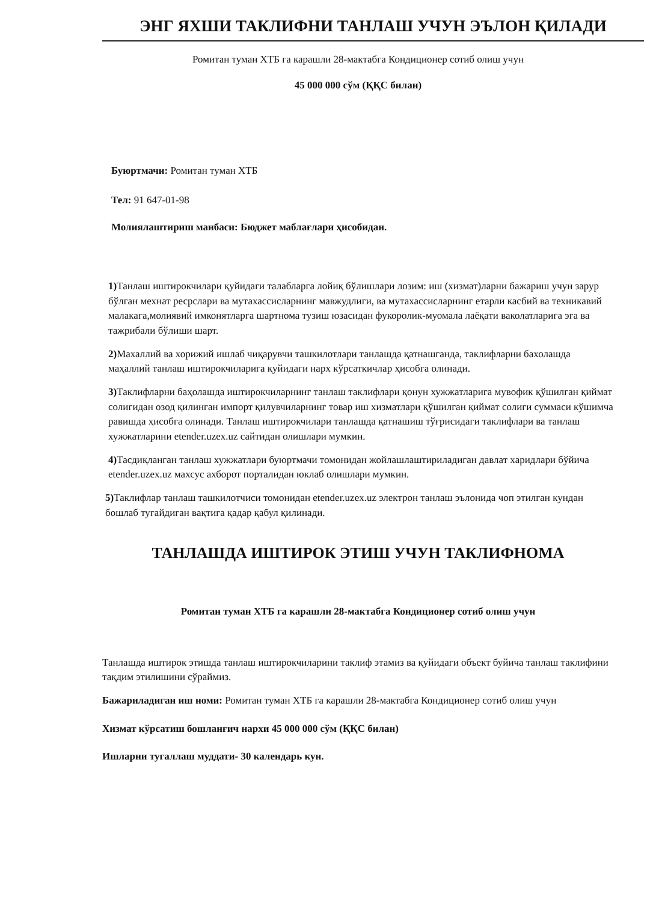ЭНГ ЯХШИ ТАКЛИФНИ ТАНЛАШ УЧУН ЭЪЛОН ҚИЛАДИ
Ромитан туман ХТБ га карашли 28-мактабга Кондиционер сотиб олиш учун
45 000 000 сўм (ҚҚС билан)
Буюртмачи: Ромитан туман ХТБ
Тел: 91 647-01-98
Молиялаштириш манбаси: Бюджет маблағлари ҳисобидан.
1) Танлаш иштирокчилари қуйидаги талабларга лойиқ бўлишлари лозим: иш (хизмат)ларни бажариш учун зарур бўлган мехнат ресрслари ва мутахассисларнинг мавжудлиги, ва мутахассисларнинг етарли касбий ва техникавий малакага,молиявий имконятларга шартнома тузиш юзасидан фукоролик-муомала лаёқати ваколатларига эга ва тажрибали бўлиши шарт.
2) Махаллий ва хорижий ишлаб чиқарувчи ташкилотлари танлашда қатнашганда, таклифларни бахолашда маҳаллий танлаш иштирокчиларига қуйидаги нарх кўрсаткичлар ҳисобга олинади.
3) Таклифларни баҳолашда иштирокчиларнинг танлаш таклифлари қонун хужжатларига мувофик қўшилган қиймат солигидан озод қилинган импорт қилувчиларнинг товар иш хизматлари қўшилган қиймат солиги суммаси кўшимча равишда ҳисобга олинади. Танлаш иштирокчилари танлашда қатнашиш тўғрисидаги таклифлари ва танлаш хужжатларини etender.uzex.uz сайтидан олишлари мумкин.
4) Тасдиқланган танлаш хужжатлари буюртмачи томонидан жойлашлаштириладиган давлат харидлари бўйича etender.uzex.uz махсус ахборот порталидан юклаб олишлари мумкин.
5) Таклифлар танлаш ташкилотчиси томонидан etender.uzex.uz электрон танлаш эълонида чоп этилган кундан бошлаб тугайдиган вақтига қадар қабул қилинади.
ТАНЛАШДА ИШТИРОК ЭТИШ УЧУН ТАКЛИФНОМА
Ромитан туман ХТБ га карашли 28-мактабга Кондиционер сотиб олиш учун
Танлашда иштирок этишда танлаш иштирокчиларини таклиф этамиз ва қуйидаги объект буйича танлаш таклифини тақдим этилишини сўраймиз.
Бажариладиган иш номи: Ромитан туман ХТБ га карашли 28-мактабга Кондиционер сотиб олиш учун
Хизмат кўрсатиш бошланғич нархи 45 000 000 сўм (ҚҚС билан)
Ишларни тугаллаш муддати- 30 календарь кун.